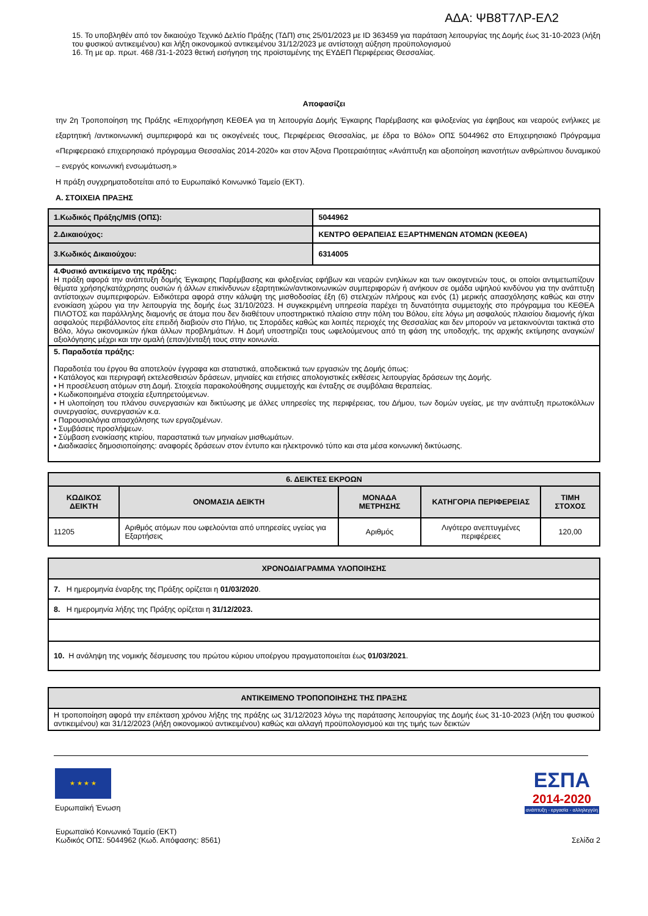ΑΔΑ: ΨΒ8Τ7ΛΡ-ΕΛ2
15. Το υποβληθέν από τον δικαιούχο Τεχνικό Δελτίο Πράξης (ΤΔΠ) στις 25/01/2023 με ID 363459 για παράταση λειτουργίας της Δομής έως 31-10-2023 (λήξη του φυσικού αντικειμένου) και λήξη οικονομικού αντικειμένου 31/12/2023 με αντίστοιχη αύξηση προϋπολογισμού
16. Τη με αρ. πρωτ. 468 /31-1-2023 θετική εισήγηση της προϊσταμένης της ΕΥΔΕΠ Περιφέρειας Θεσσαλίας.
Αποφασίζει
την 2η Τροποποίηση της Πράξης «Επιχορήγηση ΚΕΘΕΑ για τη λειτουργία Δομής Έγκαιρης Παρέμβασης και φιλοξενίας για έφηβους και νεαρούς ενήλικες με εξαρτητική /αντικοινωνική συμπεριφορά και τις οικογένειές τους, Περιφέρειας Θεσσαλίας, με έδρα το Βόλο» ΟΠΣ 5044962 στο Επιχειρησιακό Πρόγραμμα «Περιφερειακό επιχειρησιακό πρόγραμμα Θεσσαλίας 2014-2020» και στον Άξονα Προτεραιότητας «Ανάπτυξη και αξιοποίηση ικανοτήτων ανθρώπινου δυναμικού – ενεργός κοινωνική ενσωμάτωση.»
Η πράξη συγχρηματοδοτείται από το Ευρωπαϊκό Κοινωνικό Ταμείο (ΕΚΤ).
Α. ΣΤΟΙΧΕΙΑ ΠΡΑΞΗΣ
| 1.Κωδικός Πράξης/MIS (ΟΠΣ): | 5044962 |
| 2.Δικαιούχος: | ΚΕΝΤΡΟ ΘΕΡΑΠΕΙΑΣ ΕΞΑΡΤΗΜΕΝΩΝ ΑΤΟΜΩΝ (ΚΕΘΕΑ) |
| 3.Κωδικός Δικαιούχου: | 6314005 |
| 4.Φυσικό αντικείμενο της πράξης: Η πράξη αφορά την ανάπτυξη δομής Έγκαιρης Παρέμβασης και φιλοξενίας εφήβων και νεαρών ενηλίκων και των οικογενειών τους, οι οποίοι αντιμετωπίζουν θέματα χρήσης/κατάχρησης ουσιών ή άλλων επικίνδυνων εξαρτητικών/αντικοινωνικών συμπεριφορών ή ανήκουν σε ομάδα υψηλού κινδύνου για την ανάπτυξη αντίστοιχων συμπεριφορών. Ειδικότερα αφορά στην κάλυψη της μισθοδοσίας έξη (6) στελεχών πλήρους και ενός (1) μερικής απασχόλησης καθώς και στην ενοικίαση χώρου για την λειτουργία της δομής έως 31/10/2023. Η συγκεκριμένη υπηρεσία παρέχει τη δυνατότητα συμμετοχής στο πρόγραμμα του ΚΕΘΕΑ ΠΙΛΟΤΟΣ και παράλληλης διαμονής σε άτομα που δεν διαθέτουν υποστηρικτικό πλαίσιο στην πόλη του Βόλου, είτε λόγω μη ασφαλούς πλαισίου διαμονής ή/και ασφαλούς περιβάλλοντος είτε επειδή διαβιούν στο Πήλιο, τις Σποράδες καθώς και λοιπές περιοχές της Θεσσαλίας και δεν μπορούν να μετακινούνται τακτικά στο Βόλο, λόγω οικονομικών ή/και άλλων προβλημάτων. Η Δομή υποστηρίζει τους ωφελούμενους από τη φάση της υποδοχής, της αρχικής εκτίμησης αναγκών/αξιολόγησης μέχρι και την ομαλή (επαν)ένταξή τους στην κοινωνία. | |
| 5. Παραδοτέα πράξης: Παραδοτέα του έργου θα αποτελούν έγγραφα και στατιστικά, αποδεικτικά των εργασιών της Δομής όπως: • Κατάλογος και περιγραφή εκτελεσθεισών δράσεων, μηνιαίες και ετήσιες απολογιστικές εκθέσεις λειτουργίας δράσεων της Δομής. • Η προσέλευση ατόμων στη Δομή. Στοιχεία παρακολούθησης συμμετοχής και ένταξης σε συμβόλαια θεραπείας. • Κωδικοποιημένα στοιχεία εξυπηρετούμενων. • Η υλοποίηση του πλάνου συνεργασιών και δικτύωσης με άλλες υπηρεσίες της περιφέρειας, του Δήμου, των δομών υγείας, με την ανάπτυξη πρωτοκόλλων συνεργασίας, συνεργασιών κ.α. • Παρουσιολόγια απασχόλησης των εργαζομένων. • Συμβάσεις προσλήψεων. • Σύμβαση ενοικίασης κτιρίου, παραστατικά των μηνιαίων μισθωμάτων. • Διαδικασίες δημοσιοποίησης: αναφορές δράσεων στον έντυπο και ηλεκτρονικό τύπο και στα μέσα κοινωνική δικτύωσης. | |
| 6. ΔΕΙΚΤΕΣ ΕΚΡΟΩΝ | | | | |
| --- | --- | --- | --- | --- |
| ΚΩΔΙΚΟΣ ΔΕΙΚΤΗ | ΟΝΟΜΑΣΙΑ ΔΕΙΚΤΗ | ΜΟΝΑΔΑ ΜΕΤΡΗΣΗΣ | ΚΑΤΗΓΟΡΙΑ ΠΕΡΙΦΕΡΕΙΑΣ | ΤΙΜΗ ΣΤΟΧΟΣ |
| 11205 | Αριθμός ατόμων που ωφελούνται από υπηρεσίες υγείας για Εξαρτήσεις | Αριθμός | Λιγότερο ανεπτυγμένες περιφέρειες | 120,00 |
| ΧΡΟΝΟΔΙΑΓΡΑΜΜΑ ΥΛΟΠΟΙΗΣΗΣ |
| --- |
| 7. Η ημερομηνία έναρξης της Πράξης ορίζεται η 01/03/2020 . |
| 8. Η ημερομηνία λήξης της Πράξης ορίζεται η 31/12/2023. |
| 10. Η ανάληψη της νομικής δέσμευσης του πρώτου κύριου υποέργου πραγματοποιείται έως 01/03/2021 . |
| ΑΝΤΙΚΕΙΜΕΝΟ ΤΡΟΠΟΠΟΙΗΣΗΣ ΤΗΣ ΠΡΑΞΗΣ |
| --- |
| Η τροποποίηση αφορά την επέκταση χρόνου λήξης της πράξης ως 31/12/2023 λόγω της παράτασης λειτουργίας της Δομής έως 31-10-2023 (λήξη του φυσικού αντικειμένου) και 31/12/2023 (λήξη οικονομικού αντικειμένου) καθώς και αλλαγή προϋπολογισμού και της τιμής των δεικτών |
★ ★ ★ ★
Ευρωπαϊκή Ένωση
ΕΣΠΑ
2014-2020
ανάπτυξη - εργασία - αλληλεγγύη
Ευρωπαϊκό Κοινωνικό Ταμείο (ΕΚΤ)
Κωδικός ΟΠΣ: 5044962 (Κωδ. Απόφασης: 8561)
Σελίδα 2